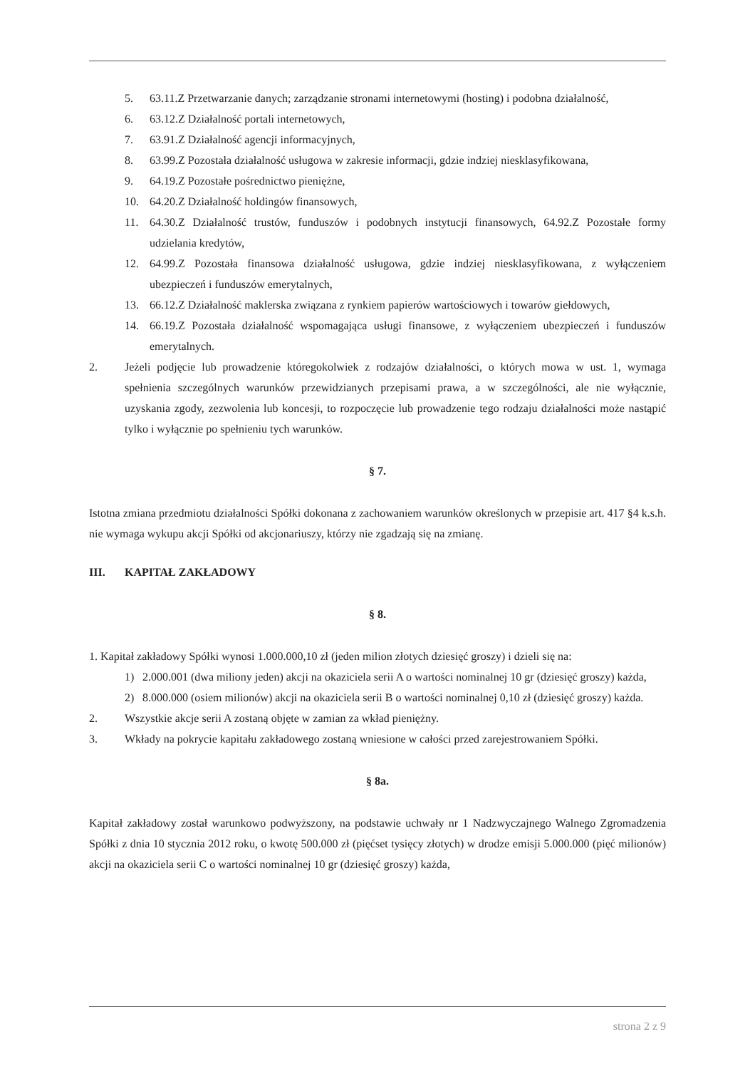5. 63.11.Z Przetwarzanie danych; zarządzanie stronami internetowymi (hosting) i podobna działalność,
6. 63.12.Z Działalność portali internetowych,
7. 63.91.Z Działalność agencji informacyjnych,
8. 63.99.Z Pozostała działalność usługowa w zakresie informacji, gdzie indziej niesklasyfikowana,
9. 64.19.Z Pozostałe pośrednictwo pieniężne,
10. 64.20.Z Działalność holdingów finansowych,
11. 64.30.Z Działalność trustów, funduszów i podobnych instytucji finansowych, 64.92.Z Pozostałe formy udzielania kredytów,
12. 64.99.Z Pozostała finansowa działalność usługowa, gdzie indziej niesklasyfikowana, z wyłączeniem ubezpieczeń i funduszów emerytalnych,
13. 66.12.Z Działalność maklerska związana z rynkiem papierów wartościowych i towarów giełdowych,
14. 66.19.Z Pozostała działalność wspomagająca usługi finansowe, z wyłączeniem ubezpieczeń i funduszów emerytalnych.
2. Jeżeli podjęcie lub prowadzenie któregokolwiek z rodzajów działalności, o których mowa w ust. 1, wymaga spełnienia szczególnych warunków przewidzianych przepisami prawa, a w szczególności, ale nie wyłącznie, uzyskania zgody, zezwolenia lub koncesji, to rozpoczęcie lub prowadzenie tego rodzaju działalności może nastąpić tylko i wyłącznie po spełnieniu tych warunków.
§ 7.
Istotna zmiana przedmiotu działalności Spółki dokonana z zachowaniem warunków określonych w przepisie art. 417 §4 k.s.h. nie wymaga wykupu akcji Spółki od akcjonariuszy, którzy nie zgadzają się na zmianę.
III. KAPITAŁ ZAKŁADOWY
§ 8.
1. Kapitał zakładowy Spółki wynosi 1.000.000,10 zł (jeden milion złotych dziesięć groszy) i dzieli się na:
1) 2.000.001 (dwa miliony jeden) akcji na okaziciela serii A o wartości nominalnej 10 gr (dziesięć groszy) każda,
2) 8.000.000 (osiem milionów) akcji na okaziciela serii B o wartości nominalnej 0,10 zł (dziesięć groszy) każda.
2. Wszystkie akcje serii A zostaną objęte w zamian za wkład pieniężny.
3. Wkłady na pokrycie kapitału zakładowego zostaną wniesione w całości przed zarejestrowaniem Spółki.
§ 8a.
Kapitał zakładowy został warunkowo podwyższony, na podstawie uchwały nr 1 Nadzwyczajnego Walnego Zgromadzenia Spółki z dnia 10 stycznia 2012 roku, o kwotę 500.000 zł (pięćset tysięcy złotych) w drodze emisji 5.000.000 (pięć milionów) akcji na okaziciela serii C o wartości nominalnej 10 gr (dziesięć groszy) każda,
strona 2 z 9